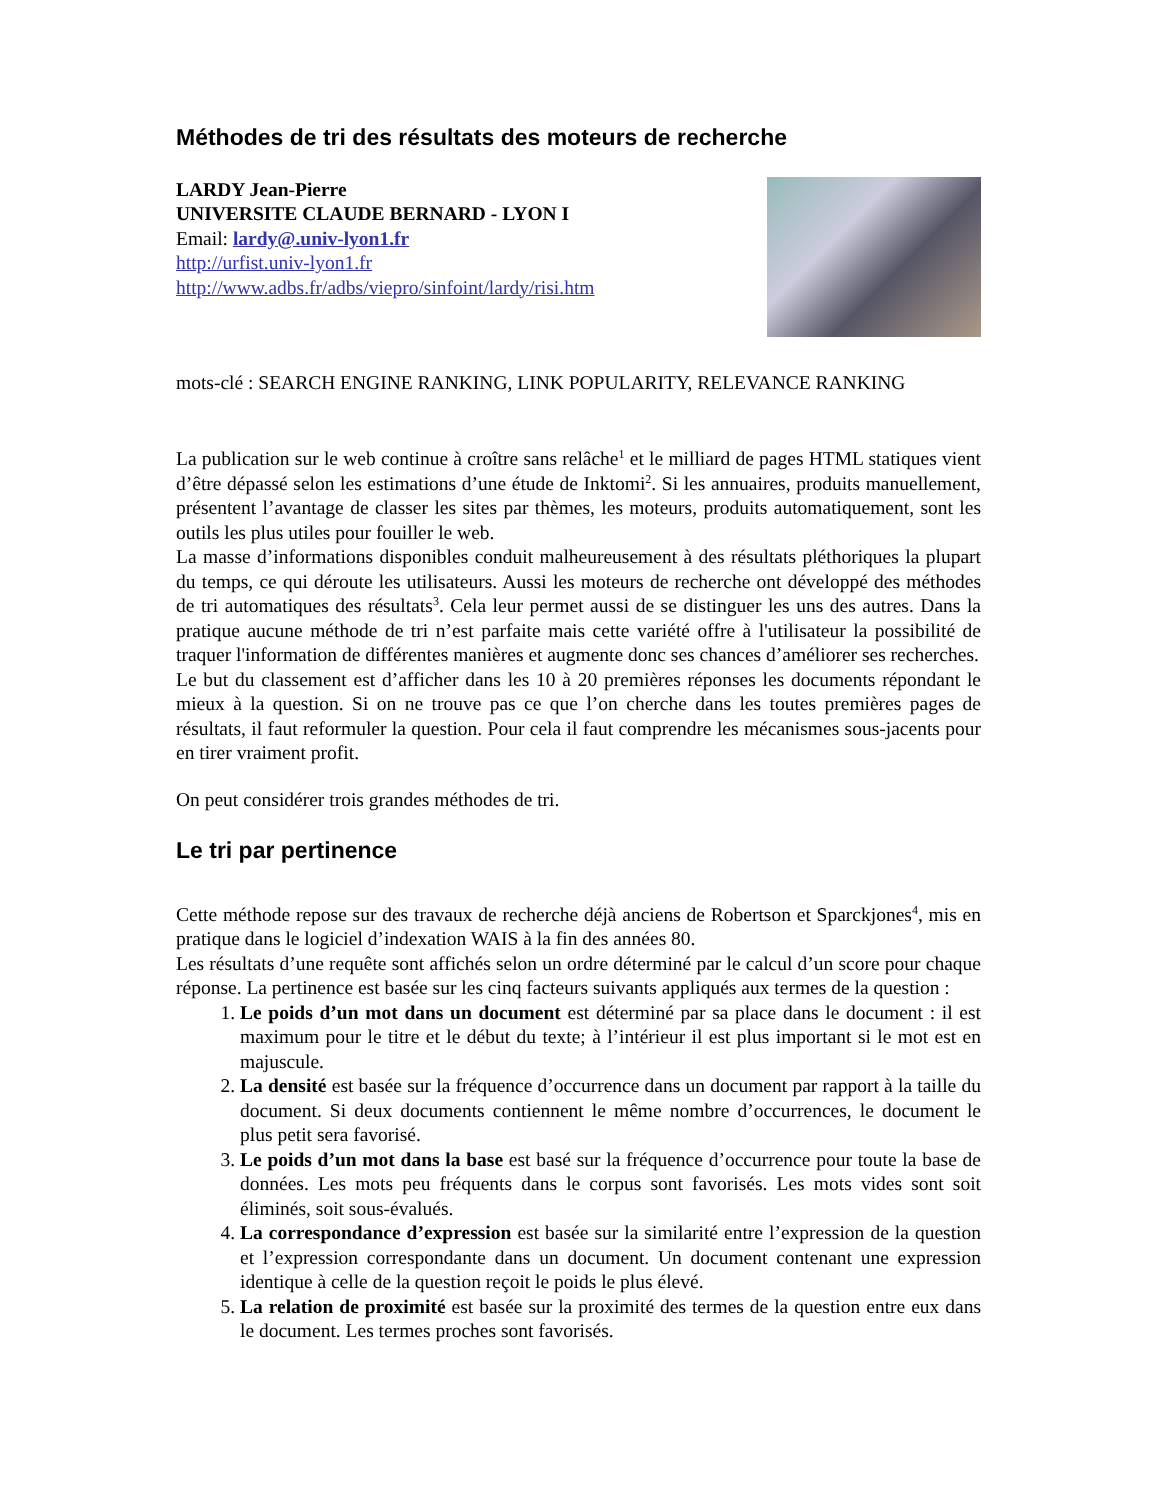Méthodes de tri des résultats des moteurs de recherche
LARDY Jean-Pierre
UNIVERSITE CLAUDE BERNARD - LYON I
Email: lardy@.univ-lyon1.fr
http://urfist.univ-lyon1.fr
http://www.adbs.fr/adbs/viepro/sinfoint/lardy/risi.htm
mots-clé : SEARCH ENGINE RANKING, LINK POPULARITY, RELEVANCE RANKING
La publication sur le web continue à croître sans relâche<sup>1</sup> et le milliard de pages HTML statiques vient d’être dépassé selon les estimations d’une étude de Inktomi<sup>2</sup>. Si les annuaires, produits manuellement, présentent l’avantage de classer les sites par thèmes, les moteurs, produits automatiquement, sont les outils les plus utiles pour fouiller le web.
La masse d’informations disponibles conduit malheureusement à des résultats pléthoriques la plupart du temps, ce qui déroute les utilisateurs. Aussi les moteurs de recherche ont développé des méthodes de tri automatiques des résultats<sup>3</sup>. Cela leur permet aussi de se distinguer les uns des autres. Dans la pratique aucune méthode de tri n’est parfaite mais cette variété offre à l'utilisateur la possibilité de traquer l'information de différentes manières et augmente donc ses chances d’améliorer ses recherches.
Le but du classement est d’afficher dans les 10 à 20 premières réponses les documents répondant le mieux à la question. Si on ne trouve pas ce que l’on cherche dans les toutes premières pages de résultats, il faut reformuler la question. Pour cela il faut comprendre les mécanismes sous-jacents pour en tirer vraiment profit.
On peut considérer trois grandes méthodes de tri.
Le tri par pertinence
Cette méthode repose sur des travaux de recherche déjà anciens de Robertson et Sparckjones<sup>4</sup>, mis en pratique dans le logiciel d’indexation WAIS à la fin des années 80.
Les résultats d’une requête sont affichés selon un ordre déterminé par le calcul d’un score pour chaque réponse. La pertinence est basée sur les cinq facteurs suivants appliqués aux termes de la question :
1. Le poids d’un mot dans un document est déterminé par sa place dans le document : il est maximum pour le titre et le début du texte; à l’intérieur il est plus important si le mot est en majuscule.
2. La densité est basée sur la fréquence d’occurrence dans un document par rapport à la taille du document. Si deux documents contiennent le même nombre d’occurrences, le document le plus petit sera favorisé.
3. Le poids d’un mot dans la base est basé sur la fréquence d’occurrence pour toute la base de données. Les mots peu fréquents dans le corpus sont favorisés. Les mots vides sont soit éliminés, soit sous-évalués.
4. La correspondance d’expression est basée sur la similarité entre l’expression de la question et l’expression correspondante dans un document. Un document contenant une expression identique à celle de la question reçoit le poids le plus élevé.
5. La relation de proximité est basée sur la proximité des termes de la question entre eux dans le document. Les termes proches sont favorisés.